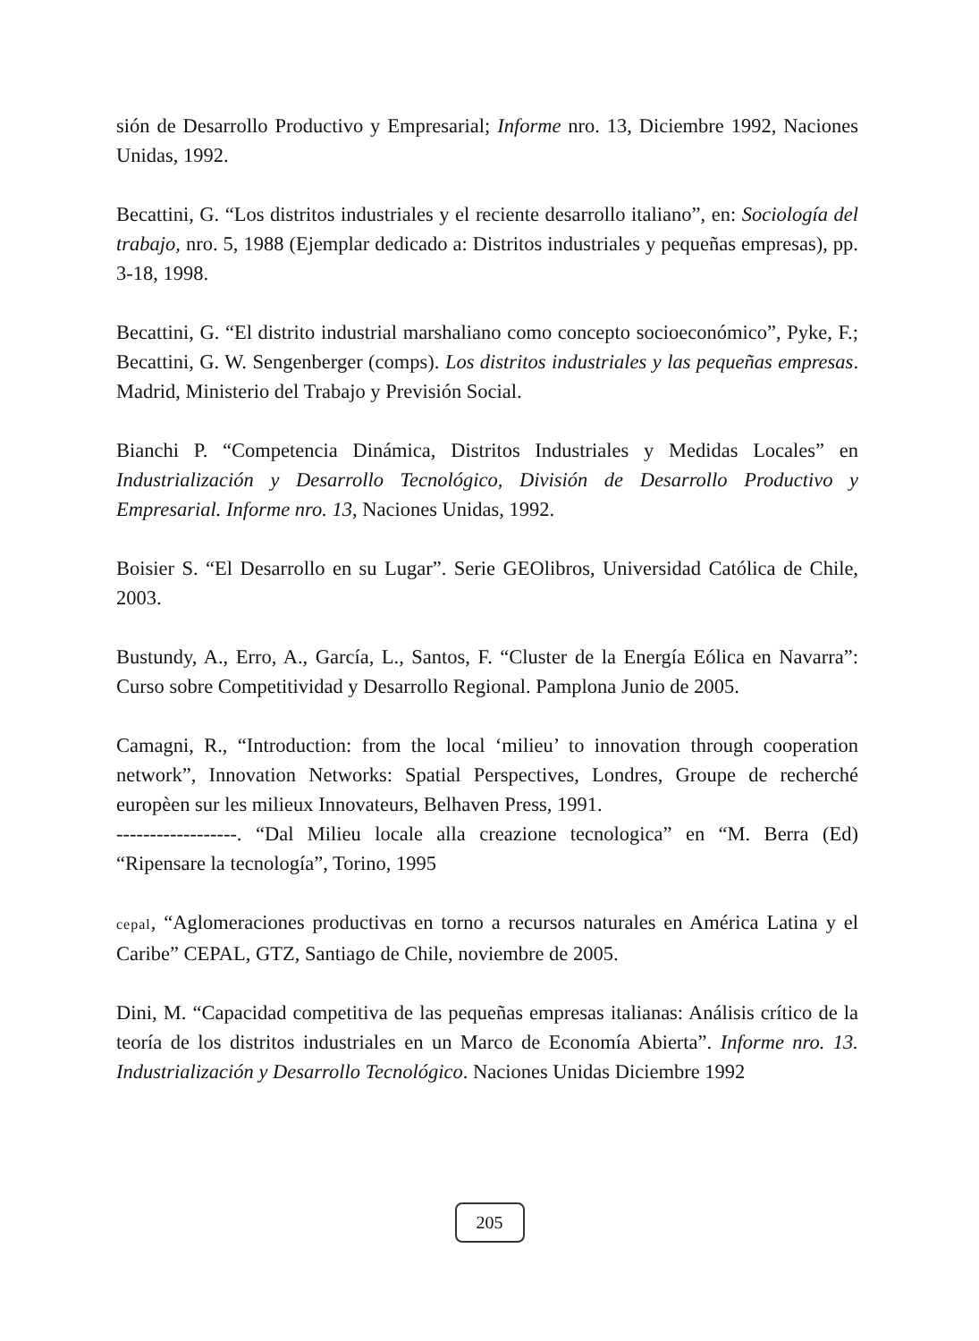sión de Desarrollo Productivo y Empresarial; Informe nro. 13, Diciembre 1992, Naciones Unidas, 1992.
Becattini, G. “Los distritos industriales y el reciente desarrollo italiano”, en: Sociología del trabajo, nro. 5, 1988 (Ejemplar dedicado a: Distritos industriales y pequeñas empresas), pp. 3-18, 1998.
Becattini, G. “El distrito industrial marshaliano como concepto socioeconómico”, Pyke, F.; Becattini, G. W. Sengenberger (comps). Los distritos industriales y las pequeñas empresas. Madrid, Ministerio del Trabajo y Previsión Social.
Bianchi P. “Competencia Dinámica, Distritos Industriales y Medidas Locales” en Industrialización y Desarrollo Tecnológico, División de Desarrollo Productivo y Empresarial. Informe nro. 13, Naciones Unidas, 1992.
Boisier S. “El Desarrollo en su Lugar”. Serie GEOlibros, Universidad Católica de Chile, 2003.
Bustundy, A., Erro, A., García, L., Santos, F. “Cluster de la Energía Eólica en Navarra”: Curso sobre Competitividad y Desarrollo Regional. Pamplona Junio de 2005.
Camagni, R., “Introduction: from the local ‘milieu’ to innovation through cooperation network”, Innovation Networks: Spatial Perspectives, Londres, Groupe de recherché europèen sur les milieux Innovateurs, Belhaven Press, 1991.
------------------. “Dal Milieu locale alla creazione tecnologica” en “M. Berra (Ed) “Ripensare la tecnología”, Torino, 1995
cepal, “Aglomeraciones productivas en torno a recursos naturales en América Latina y el Caribe” CEPAL, GTZ, Santiago de Chile, noviembre de 2005.
Dini, M. “Capacidad competitiva de las pequeñas empresas italianas: Análisis crítico de la teoría de los distritos industriales en un Marco de Economía Abierta”. Informe nro. 13. Industrialización y Desarrollo Tecnológico. Naciones Unidas Diciembre 1992
205